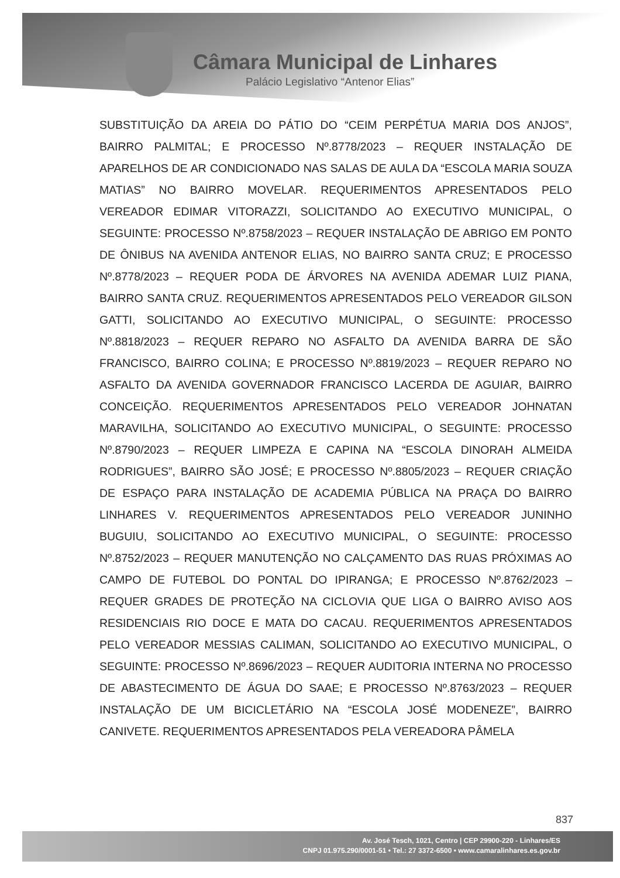Câmara Municipal de Linhares
Palácio Legislativo “Antenor Elias”
SUBSTITUIÇÃO DA AREIA DO PÁTIO DO “CEIM PERPÉTUA MARIA DOS ANJOS”, BAIRRO PALMITAL; E PROCESSO Nº.8778/2023 – REQUER INSTALAÇÃO DE APARELHOS DE AR CONDICIONADO NAS SALAS DE AULA DA “ESCOLA MARIA SOUZA MATIAS” NO BAIRRO MOVELAR. REQUERIMENTOS APRESENTADOS PELO VEREADOR EDIMAR VITORAZZI, SOLICITANDO AO EXECUTIVO MUNICIPAL, O SEGUINTE: PROCESSO Nº.8758/2023 – REQUER INSTALAÇÃO DE ABRIGO EM PONTO DE ÔNIBUS NA AVENIDA ANTENOR ELIAS, NO BAIRRO SANTA CRUZ; E PROCESSO Nº.8778/2023 – REQUER PODA DE ÁRVORES NA AVENIDA ADEMAR LUIZ PIANA, BAIRRO SANTA CRUZ. REQUERIMENTOS APRESENTADOS PELO VEREADOR GILSON GATTI, SOLICITANDO AO EXECUTIVO MUNICIPAL, O SEGUINTE: PROCESSO Nº.8818/2023 – REQUER REPARO NO ASFALTO DA AVENIDA BARRA DE SÃO FRANCISCO, BAIRRO COLINA; E PROCESSO Nº.8819/2023 – REQUER REPARO NO ASFALTO DA AVENIDA GOVERNADOR FRANCISCO LACERDA DE AGUIAR, BAIRRO CONCEIÇÃO. REQUERIMENTOS APRESENTADOS PELO VEREADOR JOHNATAN MARAVILHA, SOLICITANDO AO EXECUTIVO MUNICIPAL, O SEGUINTE: PROCESSO Nº.8790/2023 – REQUER LIMPEZA E CAPINA NA “ESCOLA DINORAH ALMEIDA RODRIGUES”, BAIRRO SÃO JOSÉ; E PROCESSO Nº.8805/2023 – REQUER CRIAÇÃO DE ESPAÇO PARA INSTALAÇÃO DE ACADEMIA PÚBLICA NA PRAÇA DO BAIRRO LINHARES V. REQUERIMENTOS APRESENTADOS PELO VEREADOR JUNINHO BUGUIU, SOLICITANDO AO EXECUTIVO MUNICIPAL, O SEGUINTE: PROCESSO Nº.8752/2023 – REQUER MANUTENÇÃO NO CALÇAMENTO DAS RUAS PRÓXIMAS AO CAMPO DE FUTEBOL DO PONTAL DO IPIRANGA; E PROCESSO Nº.8762/2023 – REQUER GRADES DE PROTEÇÃO NA CICLOVIA QUE LIGA O BAIRRO AVISO AOS RESIDENCIAIS RIO DOCE E MATA DO CACAU. REQUERIMENTOS APRESENTADOS PELO VEREADOR MESSIAS CALIMAN, SOLICITANDO AO EXECUTIVO MUNICIPAL, O SEGUINTE: PROCESSO Nº.8696/2023 – REQUER AUDITORIA INTERNA NO PROCESSO DE ABASTECIMENTO DE ÁGUA DO SAAE; E PROCESSO Nº.8763/2023 – REQUER INSTALAÇÃO DE UM BICICLETÁRIO NA “ESCOLA JOSÉ MODENEZE”, BAIRRO CANIVETE. REQUERIMENTOS APRESENTADOS PELA VEREADORA PÂMELA
837
Av. José Tesch, 1021, Centro | CEP 29900-220 - Linhares/ES
CNPJ 01.975.290/0001-51 • Tel.: 27 3372-6500 • www.camaralinhares.es.gov.br